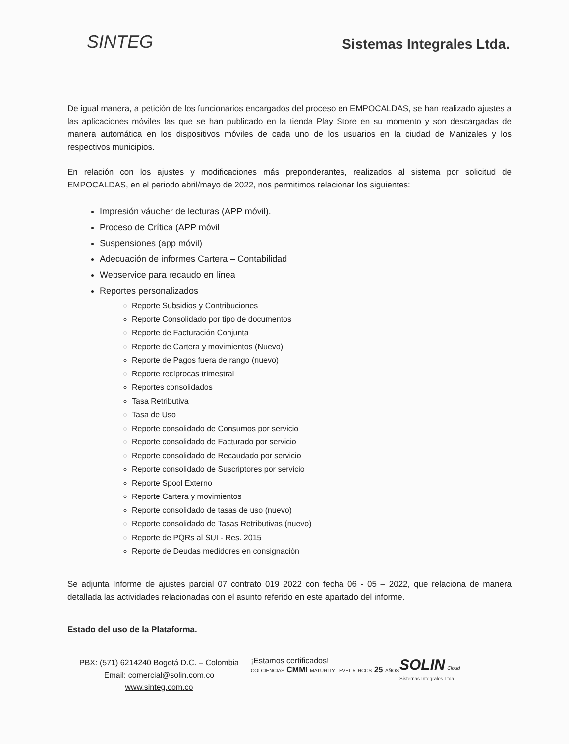SINTEG
Sistemas Integrales Ltda.
De igual manera, a petición de los funcionarios encargados del proceso en EMPOCALDAS, se han realizado ajustes a las aplicaciones móviles las que se han publicado en la tienda Play Store en su momento y son descargadas de manera automática en los dispositivos móviles de cada uno de los usuarios en la ciudad de Manizales y los respectivos municipios.
En relación con los ajustes y modificaciones más preponderantes, realizados al sistema por solicitud de EMPOCALDAS, en el periodo abril/mayo de 2022, nos permitimos relacionar los siguientes:
Impresión váucher de lecturas (APP móvil).
Proceso de Crítica (APP móvil
Suspensiones (app móvil)
Adecuación de informes Cartera – Contabilidad
Webservice para recaudo en línea
Reportes personalizados
Reporte Subsidios y Contribuciones
Reporte Consolidado por tipo de documentos
Reporte de Facturación Conjunta
Reporte de Cartera y movimientos (Nuevo)
Reporte de Pagos fuera de rango (nuevo)
Reporte recíprocas trimestral
Reportes consolidados
Tasa Retributiva
Tasa de Uso
Reporte consolidado de Consumos por servicio
Reporte consolidado de Facturado por servicio
Reporte consolidado de Recaudado por servicio
Reporte consolidado de Suscriptores por servicio
Reporte Spool Externo
Reporte Cartera y movimientos
Reporte consolidado de tasas de uso (nuevo)
Reporte consolidado de Tasas Retributivas (nuevo)
Reporte de PQRs al SUI - Res. 2015
Reporte de Deudas medidores en consignación
Se adjunta Informe de ajustes parcial 07 contrato 019 2022 con fecha 06 - 05 – 2022, que relaciona de manera detallada las actividades relacionadas con el asunto referido en este apartado del informe.
Estado del uso de la Plataforma.
PBX: (571) 6214240 Bogotá D.C. – Colombia
Email: comercial@solin.com.co
www.sinteg.com.co
¡Estamos certificados!
COLCIENCIAS CMMI MATURITY LEVEL 5 RCCS 25 AÑOS
SOLIN Cloud
Sistemas Integrales Ltda.